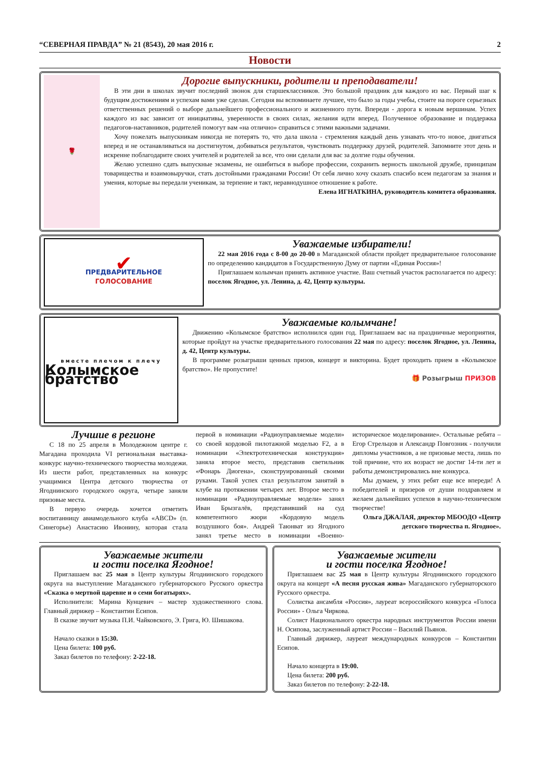“СЕВЕРНАЯ ПРАВДА” № 21 (8543), 20 мая 2016 г. 2
Новости
🌹
Дорогие выпускники, родители и преподаватели!
В эти дни в школах звучит последний звонок для старшеклассников. Это большой праздник для каждого из вас. Первый шаг к будущим достижениям и успехам вами уже сделан. Сегодня вы вспоминаете лучшее, что было за годы учебы, стоите на пороге серьезных ответственных решений о выборе дальнейшего профессионального и жизненного пути. Впереди - дорога к новым вершинам. Успех каждого из вас зависит от инициативы, уверенности в своих силах, желания идти вперед. Полученное образование и поддержка педагогов-наставников, родителей помогут вам «на отлично» справиться с этими важными задачами.
Хочу пожелать выпускникам никогда не потерять то, что дала школа - стремления каждый день узнавать что-то новое, двигаться вперед и не останавливаться на достигнутом, добиваться результатов, чувствовать поддержку друзей, родителей. Запомните этот день и искренне поблагодарите своих учителей и родителей за все, что они сделали для вас за долгие годы обучения.
Желаю успешно сдать выпускные экзамены, не ошибиться в выборе профессии, сохранить верность школьной дружбе, принципам товарищества и взаимовыручки, стать достойными гражданами России! От себя лично хочу сказать спасибо всем педагогам за знания и умения, которые вы передали ученикам, за терпение и такт, неравнодушное отношение к работе.
Елена ИГНАТКИНА, руководитель комитета образования.
✔
ПРЕДВАРИТЕЛЬНОЕ
ГОЛОСОВАНИЕ
Уважаемые избиратели!
22 мая 2016 года с 8-00 до 20-00 в Магаданской области пройдет предварительное голосование по определению кандидатов в Государственную Думу от партии «Единая Россия»!
Приглашаем колымчан принять активное участие. Ваш счетный участок располагается по адресу: поселок Ягодное, ул. Ленина, д. 42, Центр культуры.
вместе плечом к плечу
Колымское братство
Уважаемые колымчане!
Движению «Колымское братство» исполнился один год. Приглашаем вас на праздничные мероприятия, которые пройдут на участке предварительного голосования 22 мая по адресу: поселок Ягодное, ул. Ленина, д. 42, Центр культуры.
В программе розыгрыши ценных призов, концерт и викторина. Будет проходить прием в «Колымское братство». Не пропустите!
🎁 Розыгрыш ПРИЗОВ
Лучшие в регионе
С 18 по 25 апреля в Молодежном центре г. Магадана проходила VI региональная выставка-конкурс научно-технического творчества молодежи. Из шести работ, представленных на конкурс учащимися Центра детского творчества от Ягоднинского городского округа, четыре заняли призовые места.
В первую очередь хочется отметить воспитанницу авиамодельного клуба «ABCD» (п. Синегорье) Анастасию Ивонину, которая стала первой в номинации «Радиоуправляемые модели» со своей кордовой пилотажной моделью F2, а в номинации «Электротехническая конструкция» заняла второе место, представив светильник «Фонарь Диогена», сконструированный своими руками. Такой успех стал результатом занятий в клубе на протяжении четырех лет. Второе место в номинации «Радиоуправляемые модели» занял Иван Брызгалёв, представивший на суд компетентного жюри «Кордовую модель воздушного боя». Андрей Таюнват из Ягодного занял третье место в номинации «Военно-историческое моделирование». Остальные ребята – Егор Стрельцов и Александр Повгозник - получили дипломы участников, а не призовые места, лишь по той причине, что их возраст не достиг 14-ти лет и работы демонстрировались вне конкурса.
Мы думаем, у этих ребят еще все впереди! А победителей и призеров от души поздравляем и желаем дальнейших успехов в научно-техническом творчестве!
Ольга ДЖАЛАЯ, директор МБООДО «Центр детского творчества п. Ягодное».
Уважаемые жители
и гости поселка Ягодное!
Приглашаем вас 25 мая в Центр культуры Ягоднинского городского округа на выступление Магаданского губернаторского Русского оркестра «Сказка о мертвой царевне и о семи богатырях».
Исполнители: Марина Кунцевич – мастер художественного слова. Главный дирижер – Константин Есипов.
В сказке звучит музыка П.И. Чайковского, Э. Грига, Ю. Шишакова.
Начало сказки в 15:30.
Цена билета: 100 руб.
Заказ билетов по телефону: 2-22-18.
Уважаемые жители
и гости поселка Ягодное!
Приглашаем вас 25 мая в Центр культуры Ягоднинского городского округа на концерт «А песня русская жива» Магаданского губернаторского Русского оркестра.
Солистка ансамбля «Россия», лауреат всероссийского конкурса «Голоса России» - Ольга Чиркова.
Солист Национального оркестра народных инструментов России имени Н. Осипова, заслуженный артист России – Василий Пьянов.
Главный дирижер, лауреат международных конкурсов – Константин Есипов.
Начало концерта в 19:00.
Цена билета: 200 руб.
Заказ билетов по телефону: 2-22-18.